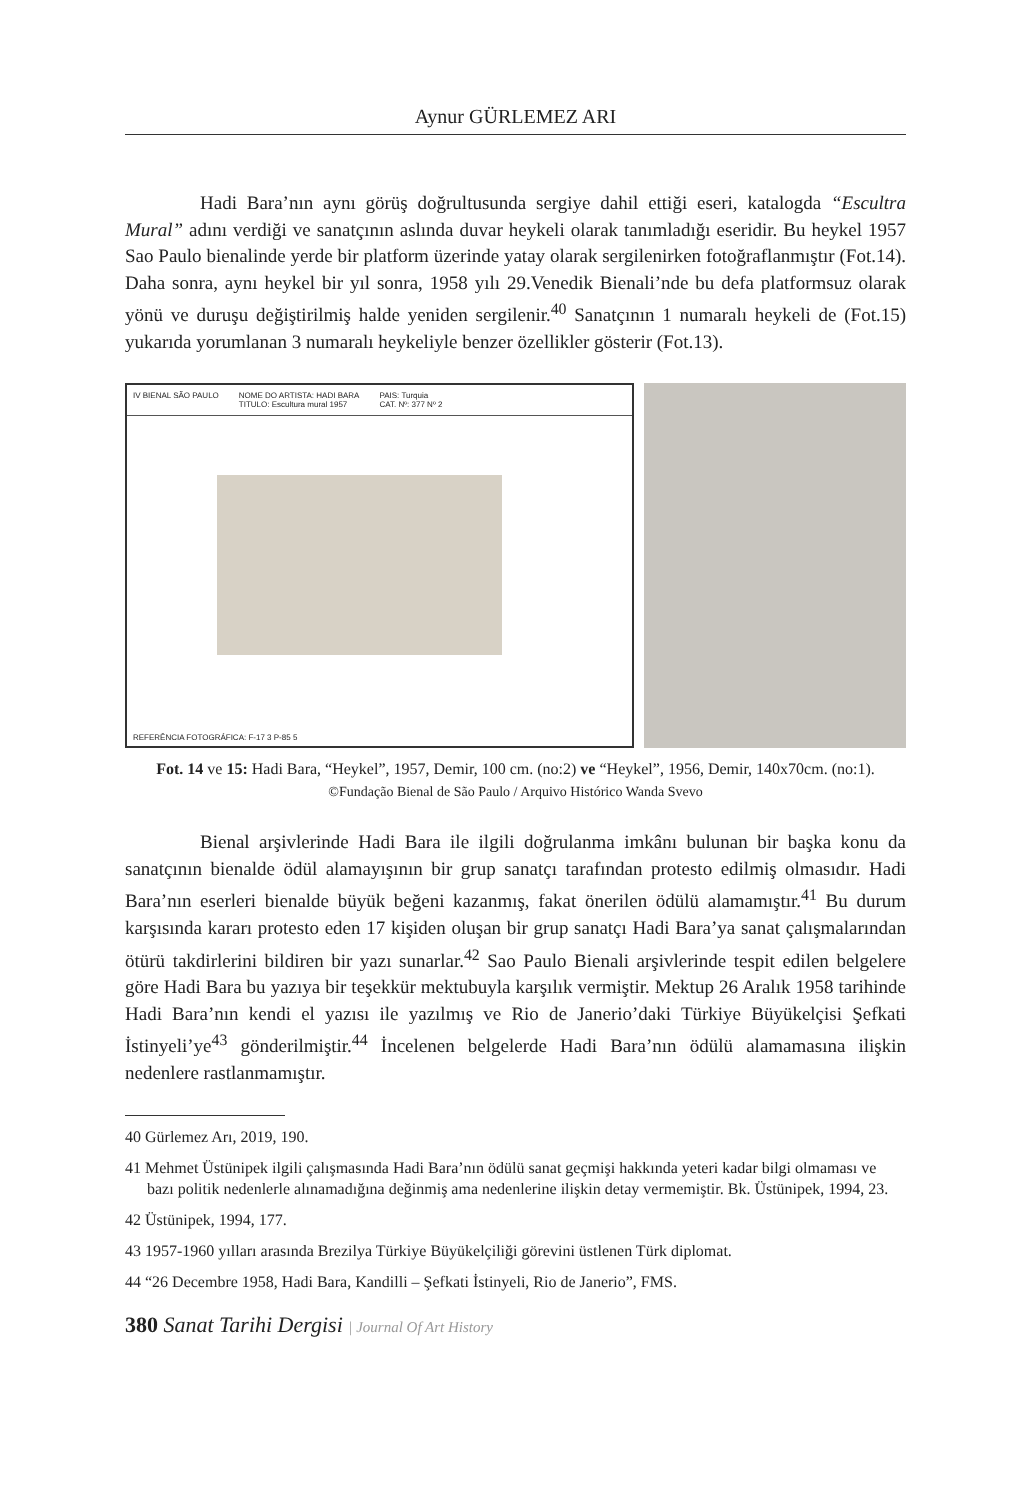Aynur GÜRLEMEZ ARI
Hadi Bara’nın aynı görüş doğrultusunda sergiye dahil ettiği eseri, katalogda “Escultra Mural” adını verdiği ve sanatçının aslında duvar heykeli olarak tanımladığı eseridir. Bu heykel 1957 Sao Paulo bienalinde yerde bir platform üzerinde yatay olarak sergilenirken fotoğraflanmıştır (Fot.14). Daha sonra, aynı heykel bir yıl sonra, 1958 yılı 29.Venedik Bienali’nde bu defa platformsuz olarak yönü ve duruşu değiştirilmiş halde yeniden sergilenir.<sup>40</sup> Sanatçının 1 numaralı heykeli de (Fot.15) yukarıda yorumlanan 3 numaralı heykeliyle benzer özellikler gösterir (Fot.13).
IV BIENAL SÃO PAULO NOME DO ARTISTA: HADI BARA
TITULO: Escultura mural 1957 PAIS: Turquia
CAT. Nº: 377 Nº 2
REFERÊNCIA FOTOGRÁFICA: F-17 3 P-85 5
Fot. 14 ve 15: Hadi Bara, “Heykel”, 1957, Demir, 100 cm. (no:2) ve “Heykel”, 1956, Demir, 140x70cm. (no:1). ©Fundação Bienal de São Paulo / Arquivo Histórico Wanda Svevo
Bienal arşivlerinde Hadi Bara ile ilgili doğrulanma imkânı bulunan bir başka konu da sanatçının bienalde ödül alamayışının bir grup sanatçı tarafından protesto edilmiş olmasıdır. Hadi Bara’nın eserleri bienalde büyük beğeni kazanmış, fakat önerilen ödülü alamamıştır.<sup>41</sup> Bu durum karşısında kararı protesto eden 17 kişiden oluşan bir grup sanatçı Hadi Bara’ya sanat çalışmalarından ötürü takdirlerini bildiren bir yazı sunarlar.<sup>42</sup> Sao Paulo Bienali arşivlerinde tespit edilen belgelere göre Hadi Bara bu yazıya bir teşekkür mektubuyla karşılık vermiştir. Mektup 26 Aralık 1958 tarihinde Hadi Bara’nın kendi el yazısı ile yazılmış ve Rio de Janerio’daki Türkiye Büyükelçisi Şefkati İstinyeli’ye<sup>43</sup> gönderilmiştir.<sup>44</sup> İncelenen belgelerde Hadi Bara’nın ödülü alamamasına ilişkin nedenlere rastlanmamıştır.
40 Gürlemez Arı, 2019, 190.
41 Mehmet Üstünipek ilgili çalışmasında Hadi Bara’nın ödülü sanat geçmişi hakkında yeteri kadar bilgi olmaması ve bazı politik nedenlerle alınamadığına değinmiş ama nedenlerine ilişkin detay vermemiştir. Bk. Üstünipek, 1994, 23.
42 Üstünipek, 1994, 177.
43 1957-1960 yılları arasında Brezilya Türkiye Büyükelçiliği görevini üstlenen Türk diplomat.
44 “26 Decembre 1958, Hadi Bara, Kandilli – Şefkati İstinyeli, Rio de Janerio”, FMS.
380 Sanat Tarihi Dergisi | Journal Of Art History